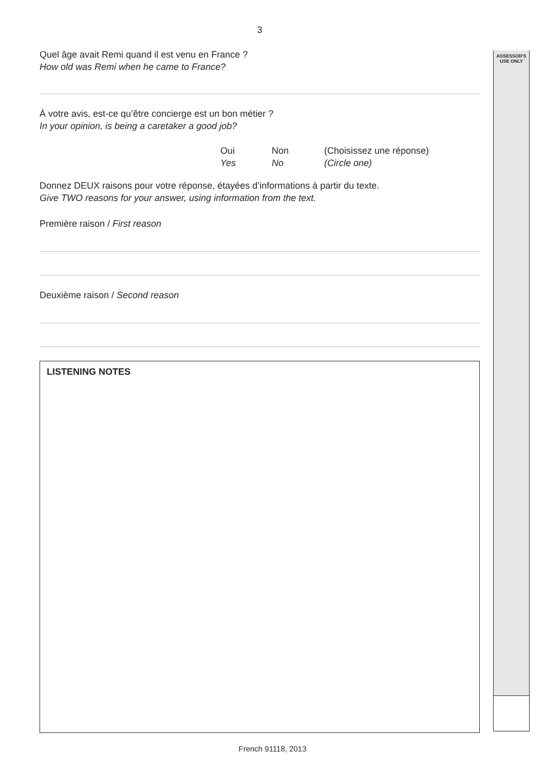ASSESSOR'S
USE ONLY
3
Quel âge avait Remi quand il est venu en France ?
How old was Remi when he came to France?
À votre avis, est-ce qu’être concierge est un bon métier ?
In your opinion, is being a caretaker a good job?
Oui
Yes
Non
No
(Choisissez une réponse)
(Circle one)
Donnez DEUX raisons pour votre réponse, étayées d’informations à partir du texte.
Give TWO reasons for your answer, using information from the text.
Première raison / First reason
Deuxième raison / Second reason
LISTENING NOTES
French 91118, 2013